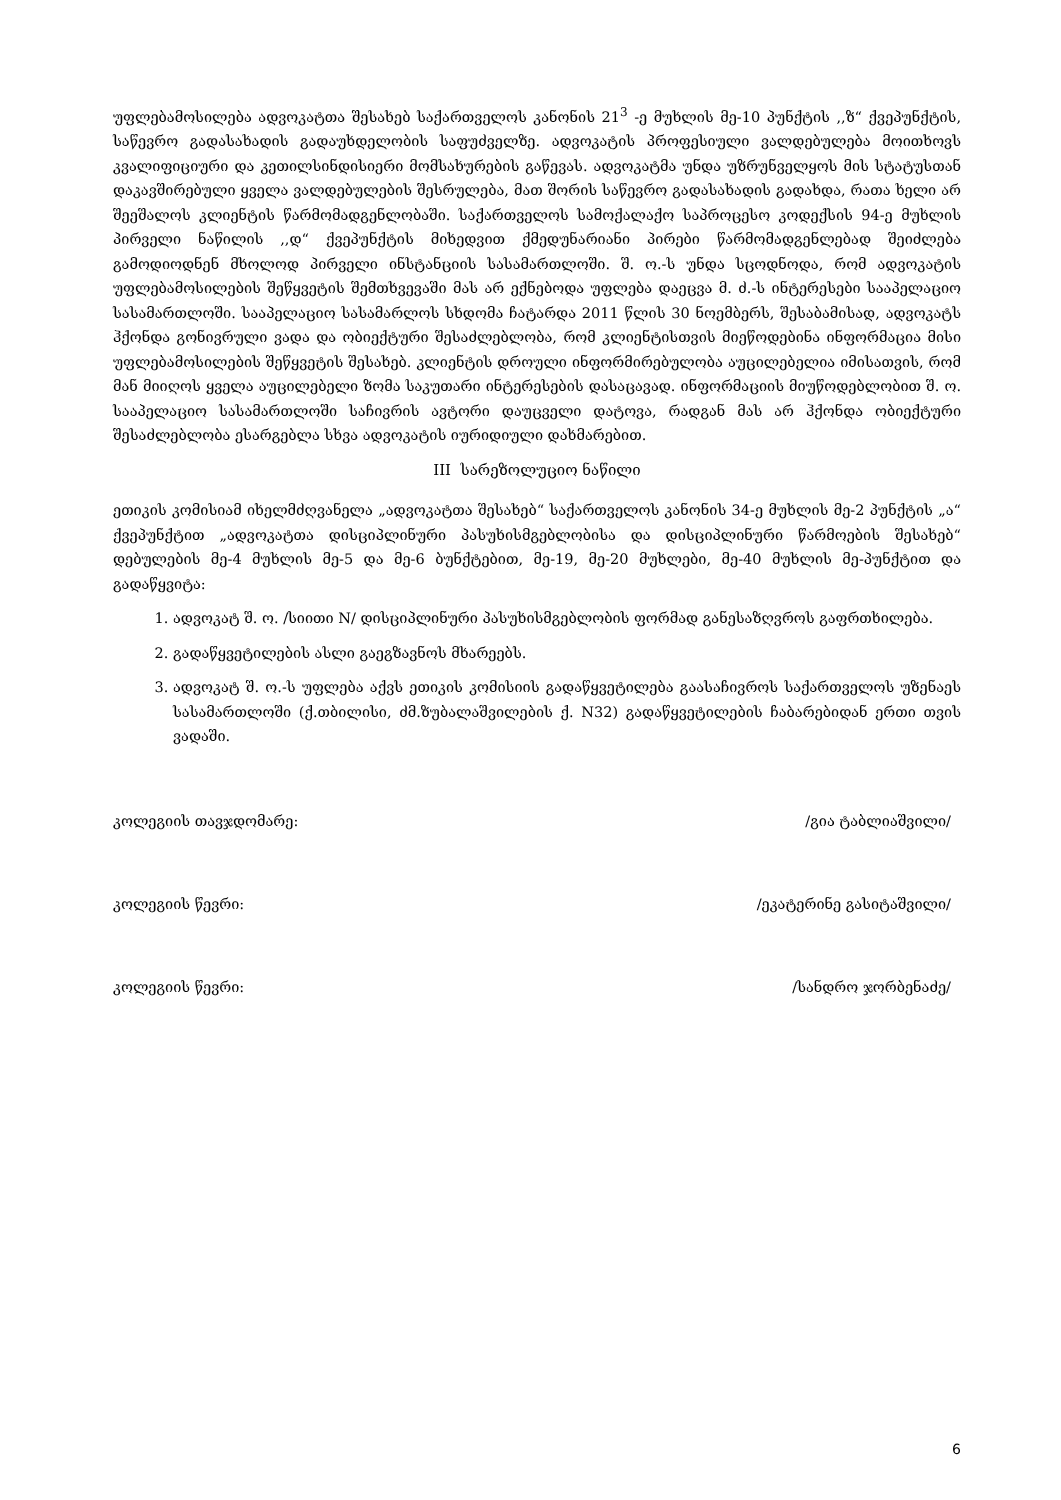უფლებამოსილება ადვოკატთა შესახებ საქართველოს კანონის 21<sup>3</sup> -ე მუხლის მე-10 პუნქტის ,,ზ“ ქვეპუნქტის, საწევრო გადასახადის გადაუხდელობის საფუძველზე. ადვოკატის პროფესიული ვალდებულება მოითხოვს კვალიფიციური და კეთილსინდისიერი მომსახურების გაწევას. ადვოკატმა უნდა უზრუნველყოს მის სტატუსთან დაკავშირებული ყველა ვალდებულების შესრულება, მათ შორის საწევრო გადასახადის გადახდა, რათა ხელი არ შეეშალოს კლიენტის წარმომადგენლობაში. საქართველოს სამოქალაქო საპროცესო კოდექსის 94-ე მუხლის პირველი ნაწილის ,,დ“ ქვეპუნქტის მიხედვით ქმედუნარიანი პირები წარმომადგენლებად შეიძლება გამოდიოდნენ მხოლოდ პირველი ინსტანციის სასამართლოში. შ. ო.-ს უნდა სცოდნოდა, რომ ადვოკატის უფლებამოსილების შეწყვეტის შემთხვევაში მას არ ექნებოდა უფლება დაეცვა მ. ძ.-ს ინტერესები სააპელაციო სასამართლოში. სააპელაციო სასამარლოს სხდომა ჩატარდა 2011 წლის 30 ნოემბერს, შესაბამისად, ადვოკატს ჰქონდა გონივრული ვადა და ობიექტური შესაძლებლობა, რომ კლიენტისთვის მიეწოდებინა ინფორმაცია მისი უფლებამოსილების შეწყვეტის შესახებ. კლიენტის დროული ინფორმირებულობა აუცილებელია იმისათვის, რომ მან მიიღოს ყველა აუცილებელი ზომა საკუთარი ინტერესების დასაცავად. ინფორმაციის მიუწოდებლობით შ. ო. სააპელაციო სასამართლოში საჩივრის ავტორი დაუცველი დატოვა, რადგან მას არ ჰქონდა ობიექტური შესაძლებლობა ესარგებლა სხვა ადვოკატის იურიდიული დახმარებით.
III სარეზოლუციო ნაწილი
ეთიკის კომისიამ იხელმძღვანელა „ადვოკატთა შესახებ“ საქართველოს კანონის 34-ე მუხლის მე-2 პუნქტის „ა“ ქვეპუნქტით „ადვოკატთა დისციპლინური პასუხისმგებლობისა და დისციპლინური წარმოების შესახებ“ დებულების მე-4 მუხლის მე-5 და მე-6 ბუნქტებით, მე-19, მე-20 მუხლები, მე-40 მუხლის მე-პუნქტით და გადაწყვიტა:
1. ადვოკატ შ. ო. /სიითი N/ დისციპლინური პასუხისმგებლობის ფორმად განესაზღვროს გაფრთხილება.
2. გადაწყვეტილების ასლი გაეგზავნოს მხარეებს.
3. ადვოკატ შ. ო.-ს უფლება აქვს ეთიკის კომისიის გადაწყვეტილება გაასაჩივროს საქართველოს უზენაეს სასამართლოში (ქ.თბილისი, ძმ.ზუბალაშვილების ქ. N32) გადაწყვეტილების ჩაბარებიდან ერთი თვის ვადაში.
კოლეგიის თავჯდომარე: /გია ტაბლიაშვილი/
კოლეგიის წევრი: /ეკატერინე გასიტაშვილი/
კოლეგიის წევრი: /სანდრო ჯორბენაძე/
6